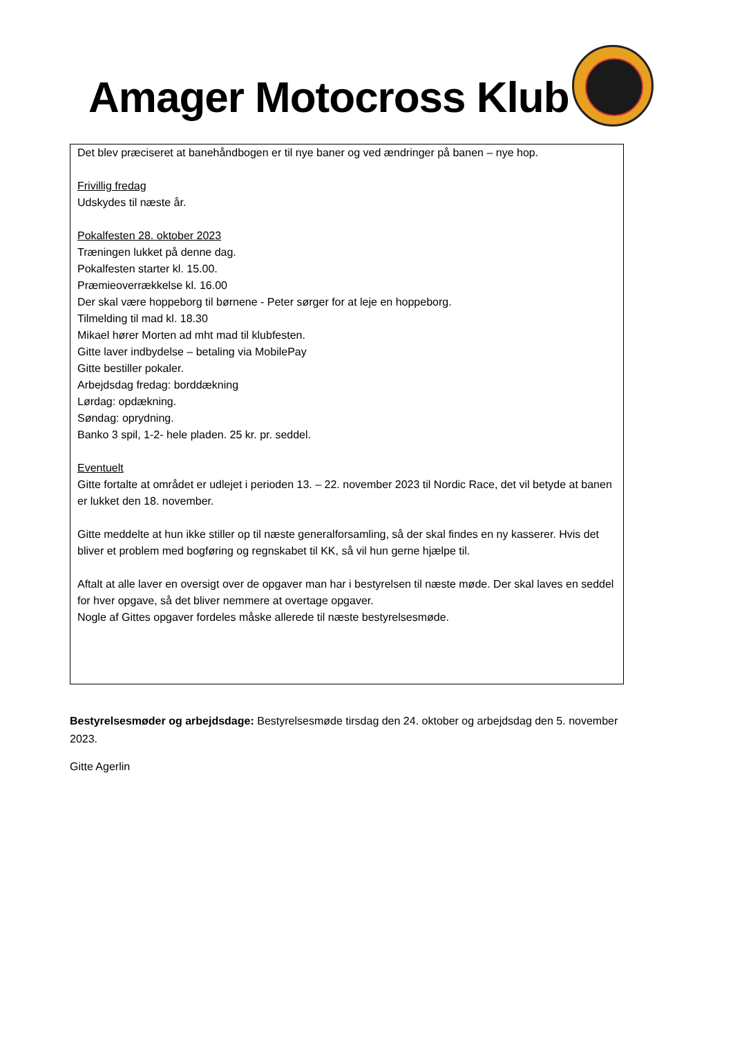Amager Motocross Klub
Det blev præciseret at banehåndbogen er til nye baner og ved ændringer på banen – nye hop.
Frivillig fredag
Udskydes til næste år.
Pokalfesten 28. oktober 2023
Træningen lukket på denne dag.
Pokalfesten starter kl. 15.00.
Præmieoverrækkelse kl. 16.00
Der skal være hoppeborg til børnene - Peter sørger for at leje en hoppeborg.
Tilmelding til mad kl. 18.30
Mikael hører Morten ad mht mad til klubfesten.
Gitte laver indbydelse – betaling via MobilePay
Gitte bestiller pokaler.
Arbejdsdag fredag: borddækning
Lørdag: opdækning.
Søndag: oprydning.
Banko 3 spil, 1-2- hele pladen. 25 kr. pr. seddel.
Eventuelt
Gitte fortalte at området er udlejet i perioden 13. – 22. november 2023 til Nordic Race, det vil betyde at banen er lukket den 18. november.
Gitte meddelte at hun ikke stiller op til næste generalforsamling, så der skal findes en ny kasserer. Hvis det bliver et problem med bogføring og regnskabet til KK, så vil hun gerne hjælpe til.
Aftalt at alle laver en oversigt over de opgaver man har i bestyrelsen til næste møde. Der skal laves en seddel for hver opgave, så det bliver nemmere at overtage opgaver.
Nogle af Gittes opgaver fordeles måske allerede til næste bestyrelsesmøde.
Bestyrelsesmøder og arbejdsdage: Bestyrelsesmøde tirsdag den 24. oktober og arbejdsdag den 5. november 2023.
Gitte Agerlin